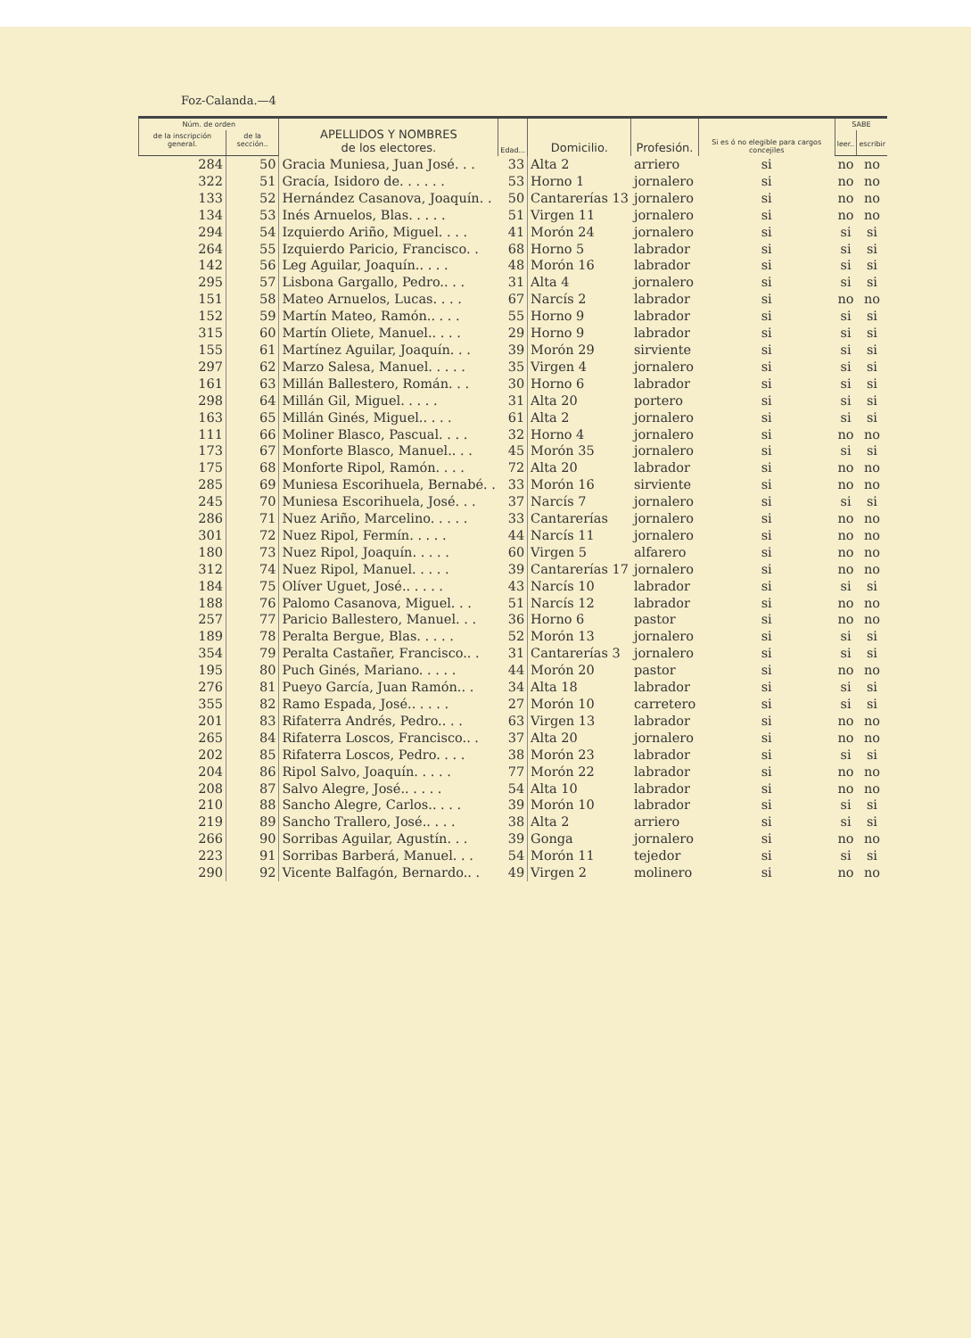Foz-Calanda.—4
| Núm. de orden | | APELLIDOS Y NOMBRES de los electores. | Edad... | Domicilio. | Profesión. | Si es ó no elegible para cargos concejiles | SABE | |
| --- | --- | --- | --- | --- | --- | --- | --- | --- |
| de la inscripción general. | de la sección.. | | | | | | leer.. | escribir |
| 284 | 50 | Gracia Muniesa, Juan José. . . | 33 | Alta 2 | arriero | si | no | no |
| 322 | 51 | Gracía, Isidoro de. . . . . . | 53 | Horno 1 | jornalero | si | no | no |
| 133 | 52 | Hernández Casanova, Joaquín. . | 50 | Cantarerías 13 | jornalero | si | no | no |
| 134 | 53 | Inés Arnuelos, Blas. . . . . | 51 | Virgen 11 | jornalero | si | no | no |
| 294 | 54 | Izquierdo Ariño, Miguel. . . . | 41 | Morón 24 | jornalero | si | si | si |
| 264 | 55 | Izquierdo Paricio, Francisco. . | 68 | Horno 5 | labrador | si | si | si |
| 142 | 56 | Leg Aguilar, Joaquín.. . . . | 48 | Morón 16 | labrador | si | si | si |
| 295 | 57 | Lisbona Gargallo, Pedro.. . . | 31 | Alta 4 | jornalero | si | si | si |
| 151 | 58 | Mateo Arnuelos, Lucas. . . . | 67 | Narcís 2 | labrador | si | no | no |
| 152 | 59 | Martín Mateo, Ramón.. . . . | 55 | Horno 9 | labrador | si | si | si |
| 315 | 60 | Martín Oliete, Manuel.. . . . | 29 | Horno 9 | labrador | si | si | si |
| 155 | 61 | Martínez Aguilar, Joaquín. . . | 39 | Morón 29 | sirviente | si | si | si |
| 297 | 62 | Marzo Salesa, Manuel. . . . . | 35 | Virgen 4 | jornalero | si | si | si |
| 161 | 63 | Millán Ballestero, Román. . . | 30 | Horno 6 | labrador | si | si | si |
| 298 | 64 | Millán Gil, Miguel. . . . . | 31 | Alta 20 | portero | si | si | si |
| 163 | 65 | Millán Ginés, Miguel.. . . . | 61 | Alta 2 | jornalero | si | si | si |
| 111 | 66 | Moliner Blasco, Pascual. . . . | 32 | Horno 4 | jornalero | si | no | no |
| 173 | 67 | Monforte Blasco, Manuel.. . . | 45 | Morón 35 | jornalero | si | si | si |
| 175 | 68 | Monforte Ripol, Ramón. . . . | 72 | Alta 20 | labrador | si | no | no |
| 285 | 69 | Muniesa Escorihuela, Bernabé. . | 33 | Morón 16 | sirviente | si | no | no |
| 245 | 70 | Muniesa Escorihuela, José. . . | 37 | Narcís 7 | jornalero | si | si | si |
| 286 | 71 | Nuez Ariño, Marcelino. . . . . | 33 | Cantarerías | jornalero | si | no | no |
| 301 | 72 | Nuez Ripol, Fermín. . . . . | 44 | Narcís 11 | jornalero | si | no | no |
| 180 | 73 | Nuez Ripol, Joaquín. . . . . | 60 | Virgen 5 | alfarero | si | no | no |
| 312 | 74 | Nuez Ripol, Manuel. . . . . | 39 | Cantarerías 17 | jornalero | si | no | no |
| 184 | 75 | Olíver Uguet, José.. . . . . | 43 | Narcís 10 | labrador | si | si | si |
| 188 | 76 | Palomo Casanova, Miguel. . . | 51 | Narcís 12 | labrador | si | no | no |
| 257 | 77 | Paricio Ballestero, Manuel. . . | 36 | Horno 6 | pastor | si | no | no |
| 189 | 78 | Peralta Bergue, Blas. . . . . | 52 | Morón 13 | jornalero | si | si | si |
| 354 | 79 | Peralta Castañer, Francisco.. . | 31 | Cantarerías 3 | jornalero | si | si | si |
| 195 | 80 | Puch Ginés, Mariano. . . . . | 44 | Morón 20 | pastor | si | no | no |
| 276 | 81 | Pueyo García, Juan Ramón.. . | 34 | Alta 18 | labrador | si | si | si |
| 355 | 82 | Ramo Espada, José.. . . . . | 27 | Morón 10 | carretero | si | si | si |
| 201 | 83 | Rifaterra Andrés, Pedro.. . . | 63 | Virgen 13 | labrador | si | no | no |
| 265 | 84 | Rifaterra Loscos, Francisco.. . | 37 | Alta 20 | jornalero | si | no | no |
| 202 | 85 | Rifaterra Loscos, Pedro. . . . | 38 | Morón 23 | labrador | si | si | si |
| 204 | 86 | Ripol Salvo, Joaquín. . . . . | 77 | Morón 22 | labrador | si | no | no |
| 208 | 87 | Salvo Alegre, José.. . . . . | 54 | Alta 10 | labrador | si | no | no |
| 210 | 88 | Sancho Alegre, Carlos.. . . . | 39 | Morón 10 | labrador | si | si | si |
| 219 | 89 | Sancho Trallero, José.. . . . | 38 | Alta 2 | arriero | si | si | si |
| 266 | 90 | Sorribas Aguilar, Agustín. . . | 39 | Gonga | jornalero | si | no | no |
| 223 | 91 | Sorribas Barberá, Manuel. . . | 54 | Morón 11 | tejedor | si | si | si |
| 290 | 92 | Vicente Balfagón, Bernardo.. . | 49 | Virgen 2 | molinero | si | no | no |